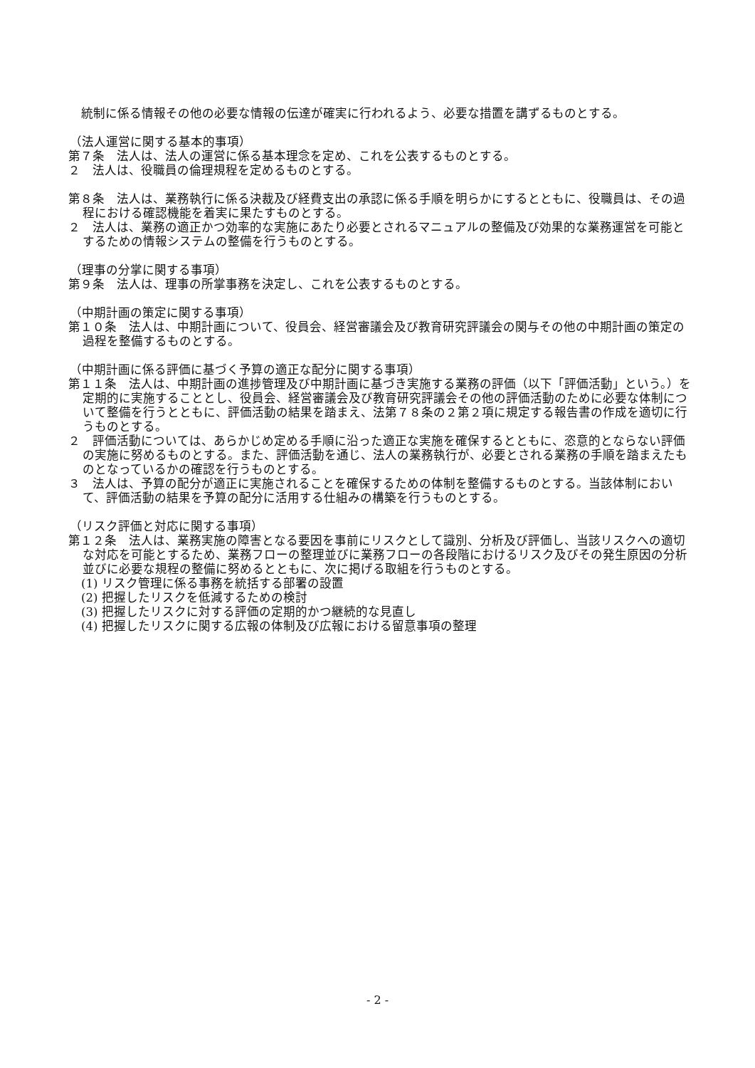統制に係る情報その他の必要な情報の伝達が確実に行われるよう、必要な措置を講ずるものとする。
（法人運営に関する基本的事項）
第７条　法人は、法人の運営に係る基本理念を定め、これを公表するものとする。
２　法人は、役職員の倫理規程を定めるものとする。
第８条　法人は、業務執行に係る決裁及び経費支出の承認に係る手順を明らかにするとともに、役職員は、その過程における確認機能を着実に果たすものとする。
２　法人は、業務の適正かつ効率的な実施にあたり必要とされるマニュアルの整備及び効果的な業務運営を可能とするための情報システムの整備を行うものとする。
（理事の分掌に関する事項）
第９条　法人は、理事の所掌事務を決定し、これを公表するものとする。
（中期計画の策定に関する事項）
第１０条　法人は、中期計画について、役員会、経営審議会及び教育研究評議会の関与その他の中期計画の策定の過程を整備するものとする。
（中期計画に係る評価に基づく予算の適正な配分に関する事項）
第１１条　法人は、中期計画の進捗管理及び中期計画に基づき実施する業務の評価（以下「評価活動」という。）を定期的に実施することとし、役員会、経営審議会及び教育研究評議会その他の評価活動のために必要な体制について整備を行うとともに、評価活動の結果を踏まえ、法第７８条の２第２項に規定する報告書の作成を適切に行うものとする。
２　評価活動については、あらかじめ定める手順に沿った適正な実施を確保するとともに、恣意的とならない評価の実施に努めるものとする。また、評価活動を通じ、法人の業務執行が、必要とされる業務の手順を踏まえたものとなっているかの確認を行うものとする。
３　法人は、予算の配分が適正に実施されることを確保するための体制を整備するものとする。当該体制において、評価活動の結果を予算の配分に活用する仕組みの構築を行うものとする。
（リスク評価と対応に関する事項）
第１２条　法人は、業務実施の障害となる要因を事前にリスクとして識別、分析及び評価し、当該リスクへの適切な対応を可能とするため、業務フローの整理並びに業務フローの各段階におけるリスク及びその発生原因の分析並びに必要な規程の整備に努めるとともに、次に掲げる取組を行うものとする。
(1) リスク管理に係る事務を統括する部署の設置
(2) 把握したリスクを低減するための検討
(3) 把握したリスクに対する評価の定期的かつ継続的な見直し
(4) 把握したリスクに関する広報の体制及び広報における留意事項の整理
- 2 -